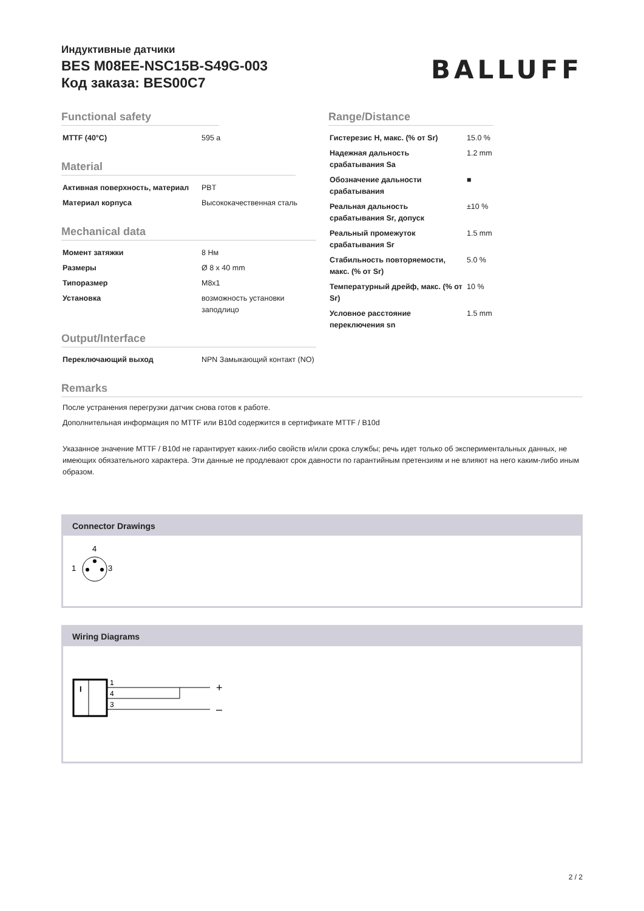Индуктивные датчики
BES M08EE-NSC15B-S49G-003
Код заказа: BES00C7
BALLUFF
Functional safety
| MTTF (40°C) | 595 a |
Material
| Активная поверхность, материал | PBT |
| Материал корпуса | Высококачественная сталь |
Mechanical data
| Момент затяжки | 8 Нм |
| Размеры | Ø 8 x 40 mm |
| Типоразмер | M8x1 |
| Установка | возможность установки заподлицо |
Output/Interface
| Переключающий выход | NPN Замыкающий контакт (NO) |
Range/Distance
| Гистерезис H, макс. (% от Sr) | 15.0 % |
| Надежная дальность срабатывания Sa | 1.2 mm |
| Обозначение дальности срабатывания | ■ |
| Реальная дальность срабатывания Sr, допуск | ±10 % |
| Реальный промежуток срабатывания Sr | 1.5 mm |
| Стабильность повторяемости, макс. (% от Sr) | 5.0 % |
| Температурный дрейф, макс. (% от Sr) | 10 % |
| Условное расстояние переключения sn | 1.5 mm |
Remarks
После устранения перегрузки датчик снова готов к работе.
Дополнительная информация по MTTF или B10d содержится в сертификате MTTF / B10d
Указанное значение MTTF / B10d не гарантирует каких-либо свойств и/или срока службы; речь идет только об экспериментальных данных, не имеющих обязательного характера. Эти данные не продлевают срок давности по гарантийным претензиям и не влияют на него каким-либо иным образом.
Connector Drawings
4
1
3
Wiring Diagrams
I
1
4
3
+
–
2 / 2